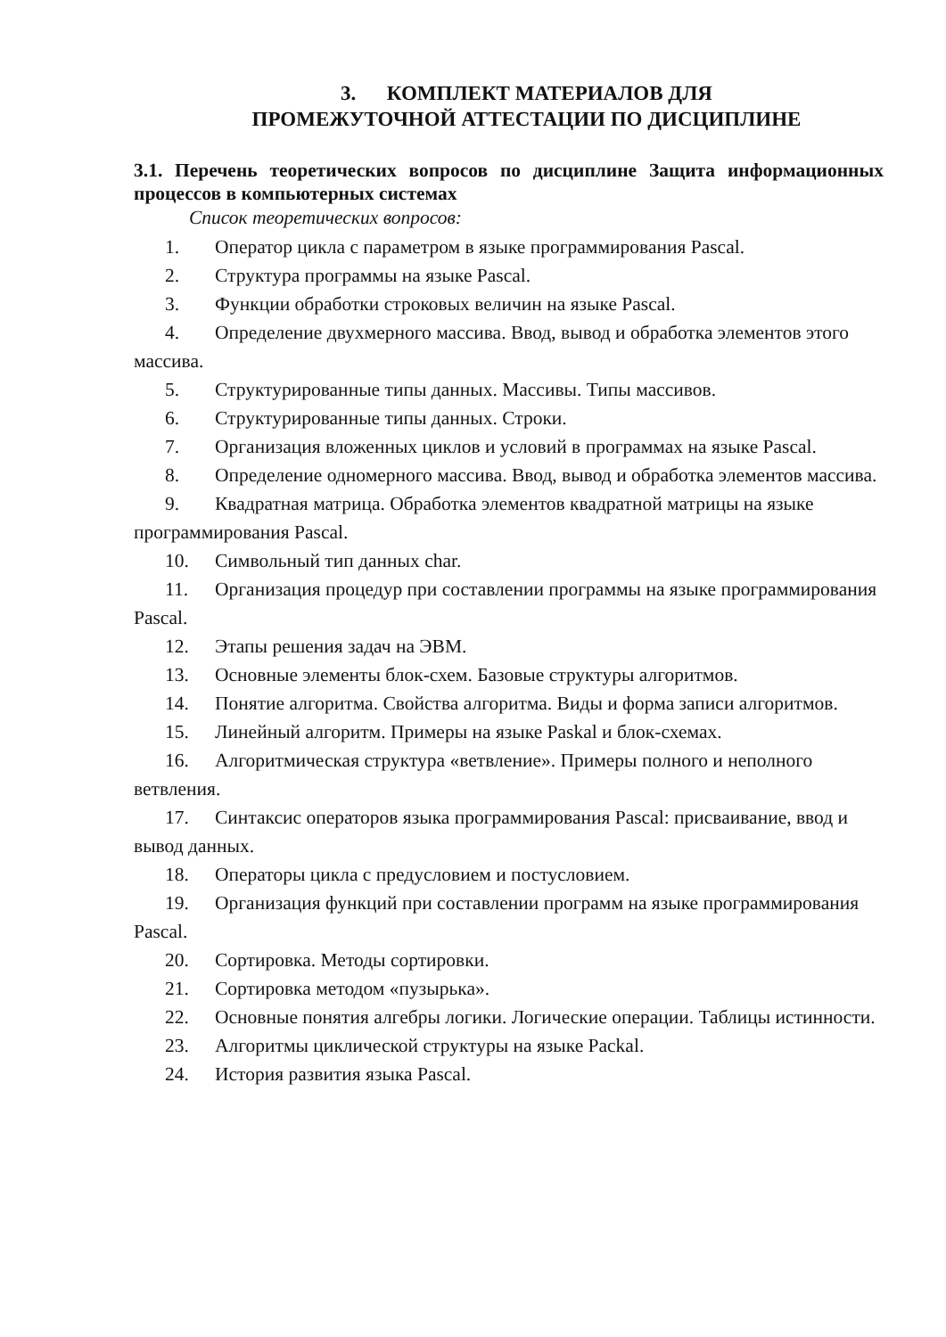3. КОМПЛЕКТ МАТЕРИАЛОВ ДЛЯ
ПРОМЕЖУТОЧНОЙ АТТЕСТАЦИИ ПО ДИСЦИПЛИНЕ
3.1. Перечень теоретических вопросов по дисциплине Защита информационных процессов в компьютерных системах
Список теоретических вопросов:
1. Оператор цикла с параметром в языке программирования Pascal.
2. Структура программы на языке Pascal.
3. Функции обработки строковых величин на языке Pascal.
4. Определение двухмерного массива. Ввод, вывод и обработка элементов этого массива.
5. Структурированные типы данных. Массивы. Типы массивов.
6. Структурированные типы данных. Строки.
7. Организация вложенных циклов и условий в программах на языке Pascal.
8. Определение одномерного массива. Ввод, вывод и обработка элементов массива.
9. Квадратная матрица. Обработка элементов квадратной матрицы на языке программирования Pascal.
10. Символьный тип данных char.
11. Организация процедур при составлении программы на языке программирования Pascal.
12. Этапы решения задач на ЭВМ.
13. Основные элементы блок-схем. Базовые структуры алгоритмов.
14. Понятие алгоритма. Свойства алгоритма. Виды и форма записи алгоритмов.
15. Линейный алгоритм. Примеры на языке Paskal и блок-схемах.
16. Алгоритмическая структура «ветвление». Примеры полного и неполного ветвления.
17. Синтаксис операторов языка программирования Pascal: присваивание, ввод и вывод данных.
18. Операторы цикла с предусловием и постусловием.
19. Организация функций при составлении программ на языке программирования Pascal.
20. Сортировка. Методы сортировки.
21. Сортировка методом «пузырька».
22. Основные понятия алгебры логики. Логические операции. Таблицы истинности.
23. Алгоритмы циклической структуры на языке Packal.
24. История развития языка Pascal.